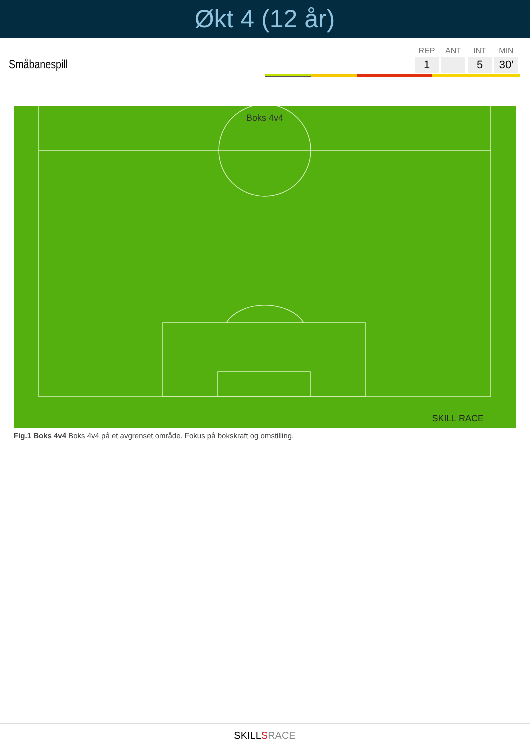Økt 4 (12 år)
Småbanespill
| REP | ANT | INT | MIN |
| --- | --- | --- | --- |
| 1 | | 5 | 30′ |
Boks 4v4
SKILL RACE
Fig.1 Boks 4v4 Boks 4v4 på et avgrenset område. Fokus på bokskraft og omstilling.
SKILLSRACE